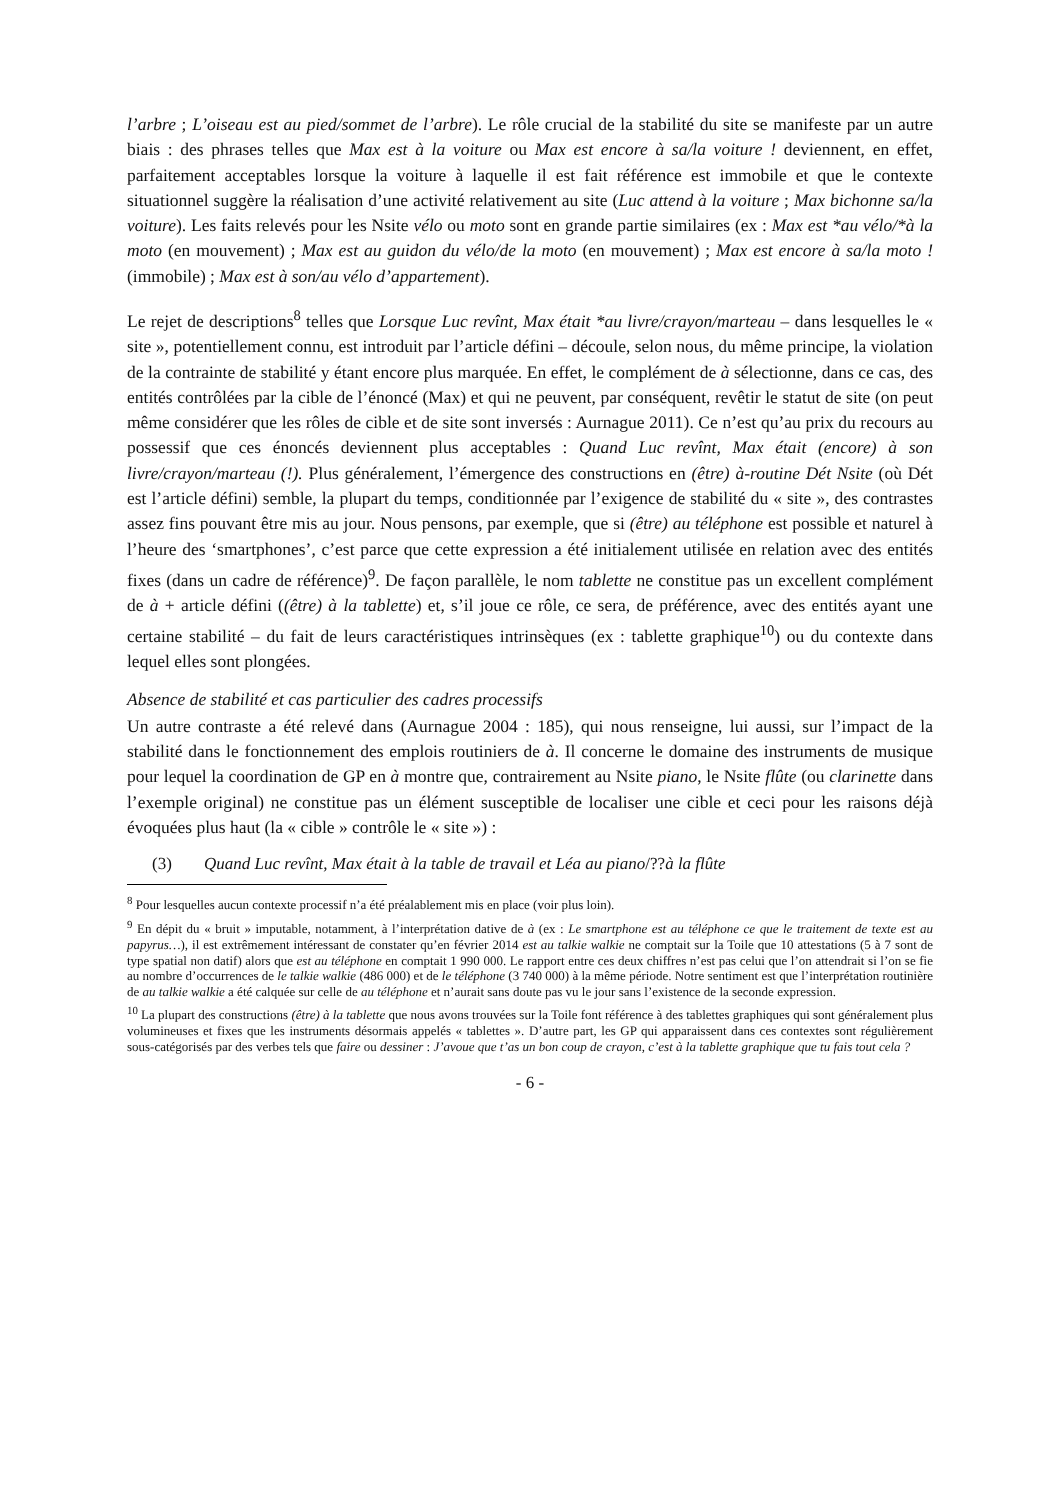l’arbre ; L’oiseau est au pied/sommet de l’arbre). Le rôle crucial de la stabilité du site se manifeste par un autre biais : des phrases telles que Max est à la voiture ou Max est encore à sa/la voiture ! deviennent, en effet, parfaitement acceptables lorsque la voiture à laquelle il est fait référence est immobile et que le contexte situationnel suggère la réalisation d’une activité relativement au site (Luc attend à la voiture ; Max bichonne sa/la voiture). Les faits relevés pour les Nsite vélo ou moto sont en grande partie similaires (ex : Max est *au vélo/*à la moto (en mouvement) ; Max est au guidon du vélo/de la moto (en mouvement) ; Max est encore à sa/la moto ! (immobile) ; Max est à son/au vélo d’appartement).
Le rejet de descriptions<sup>8</sup> telles que Lorsque Luc revînt, Max était *au livre/crayon/marteau – dans lesquelles le « site », potentiellement connu, est introduit par l’article défini – découle, selon nous, du même principe, la violation de la contrainte de stabilité y étant encore plus marquée. En effet, le complément de à sélectionne, dans ce cas, des entités contrôlées par la cible de l’énoncé (Max) et qui ne peuvent, par conséquent, revêtir le statut de site (on peut même considérer que les rôles de cible et de site sont inversés : Aurnague 2011). Ce n’est qu’au prix du recours au possessif que ces énoncés deviennent plus acceptables : Quand Luc revînt, Max était (encore) à son livre/crayon/marteau (!). Plus généralement, l’émergence des constructions en (être) à-routine Dét Nsite (où Dét est l’article défini) semble, la plupart du temps, conditionnée par l’exigence de stabilité du « site », des contrastes assez fins pouvant être mis au jour. Nous pensons, par exemple, que si (être) au téléphone est possible et naturel à l’heure des ‘smartphones’, c’est parce que cette expression a été initialement utilisée en relation avec des entités fixes (dans un cadre de référence)<sup>9</sup>. De façon parallèle, le nom tablette ne constitue pas un excellent complément de à + article défini ((être) à la tablette) et, s’il joue ce rôle, ce sera, de préférence, avec des entités ayant une certaine stabilité – du fait de leurs caractéristiques intrinsèques (ex : tablette graphique<sup>10</sup>) ou du contexte dans lequel elles sont plongées.
Absence de stabilité et cas particulier des cadres processifs
Un autre contraste a été relevé dans (Aurnague 2004 : 185), qui nous renseigne, lui aussi, sur l’impact de la stabilité dans le fonctionnement des emplois routiniers de à. Il concerne le domaine des instruments de musique pour lequel la coordination de GP en à montre que, contrairement au Nsite piano, le Nsite flûte (ou clarinette dans l’exemple original) ne constitue pas un élément susceptible de localiser une cible et ceci pour les raisons déjà évoquées plus haut (la « cible » contrôle le « site ») :
(3) Quand Luc revînt, Max était à la table de travail et Léa au piano/??à la flûte
<sup>8</sup> Pour lesquelles aucun contexte processif n’a été préalablement mis en place (voir plus loin).
<sup>9</sup> En dépit du « bruit » imputable, notamment, à l’interprétation dative de à (ex : Le smartphone est au téléphone ce que le traitement de texte est au papyrus…), il est extrêmement intéressant de constater qu’en février 2014 est au talkie walkie ne comptait sur la Toile que 10 attestations (5 à 7 sont de type spatial non datif) alors que est au téléphone en comptait 1 990 000. Le rapport entre ces deux chiffres n’est pas celui que l’on attendrait si l’on se fie au nombre d’occurrences de le talkie walkie (486 000) et de le téléphone (3 740 000) à la même période. Notre sentiment est que l’interprétation routinière de au talkie walkie a été calquée sur celle de au téléphone et n’aurait sans doute pas vu le jour sans l’existence de la seconde expression.
<sup>10</sup> La plupart des constructions (être) à la tablette que nous avons trouvées sur la Toile font référence à des tablettes graphiques qui sont généralement plus volumineuses et fixes que les instruments désormais appelés « tablettes ». D’autre part, les GP qui apparaissent dans ces contextes sont régulièrement sous-catégorisés par des verbes tels que faire ou dessiner : J’avoue que t’as un bon coup de crayon, c’est à la tablette graphique que tu fais tout cela ?
- 6 -